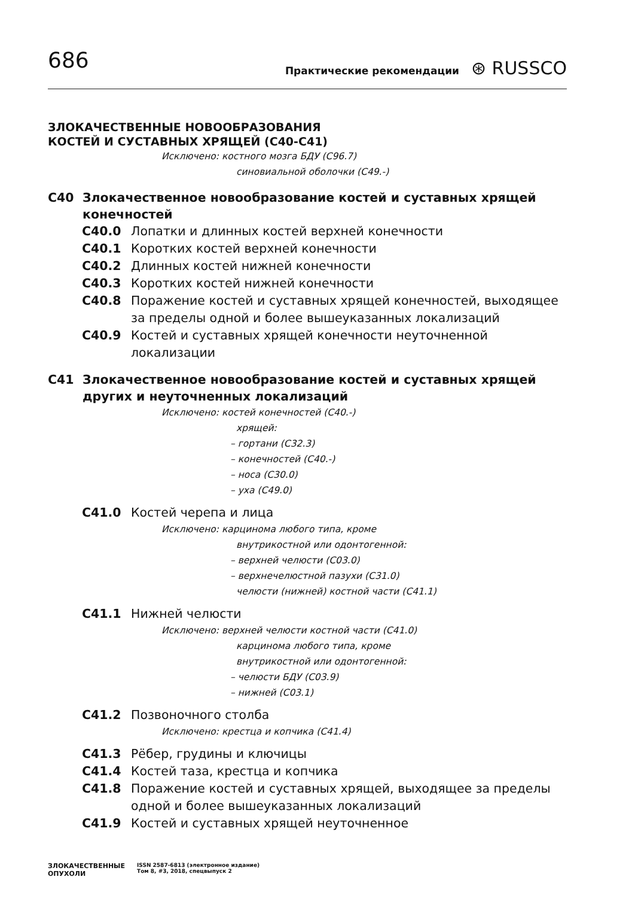686
Практические рекомендации ⊛ RUSSCO
ЗЛОКАЧЕСТВЕННЫЕ НОВООБРАЗОВАНИЯ
КОСТЕЙ И СУСТАВНЫХ ХРЯЩЕЙ (C40-C41)
Исключено: костного мозга БДУ (C96.7)
синовиальной оболочки (C49.-)
C40 Злокачественное новообразование костей и суставных хрящей конечностей
C40.0 Лопатки и длинных костей верхней конечности
C40.1 Коротких костей верхней конечности
C40.2 Длинных костей нижней конечности
C40.3 Коротких костей нижней конечности
C40.8 Поражение костей и суставных хрящей конечностей, выходящее за пределы одной и более вышеуказанных локализаций
C40.9 Костей и суставных хрящей конечности неуточненной локализации
C41 Злокачественное новообразование костей и суставных хрящей других и неуточненных локализаций
Исключено: костей конечностей (C40.-)
хрящей:
– гортани (C32.3)
– конечностей (C40.-)
– носа (C30.0)
– уха (C49.0)
C41.0 Костей черепа и лица
Исключено: карцинома любого типа, кроме
внутрикостной или одонтогенной:
– верхней челюсти (C03.0)
– верхнечелюстной пазухи (C31.0)
челюсти (нижней) костной части (C41.1)
C41.1 Нижней челюсти
Исключено: верхней челюсти костной части (C41.0)
карцинома любого типа, кроме
внутрикостной или одонтогенной:
– челюсти БДУ (C03.9)
– нижней (C03.1)
C41.2 Позвоночного столба
Исключено: крестца и копчика (C41.4)
C41.3 Рёбер, грудины и ключицы
C41.4 Костей таза, крестца и копчика
C41.8 Поражение костей и суставных хрящей, выходящее за пределы одной и более вышеуказанных локализаций
C41.9 Костей и суставных хрящей неуточненное
ЗЛОКАЧЕСТВЕННЫЕ
ОПУХОЛИ
ISSN 2587-6813 (электронное издание)
Том 8, #3, 2018, спецвыпуск 2